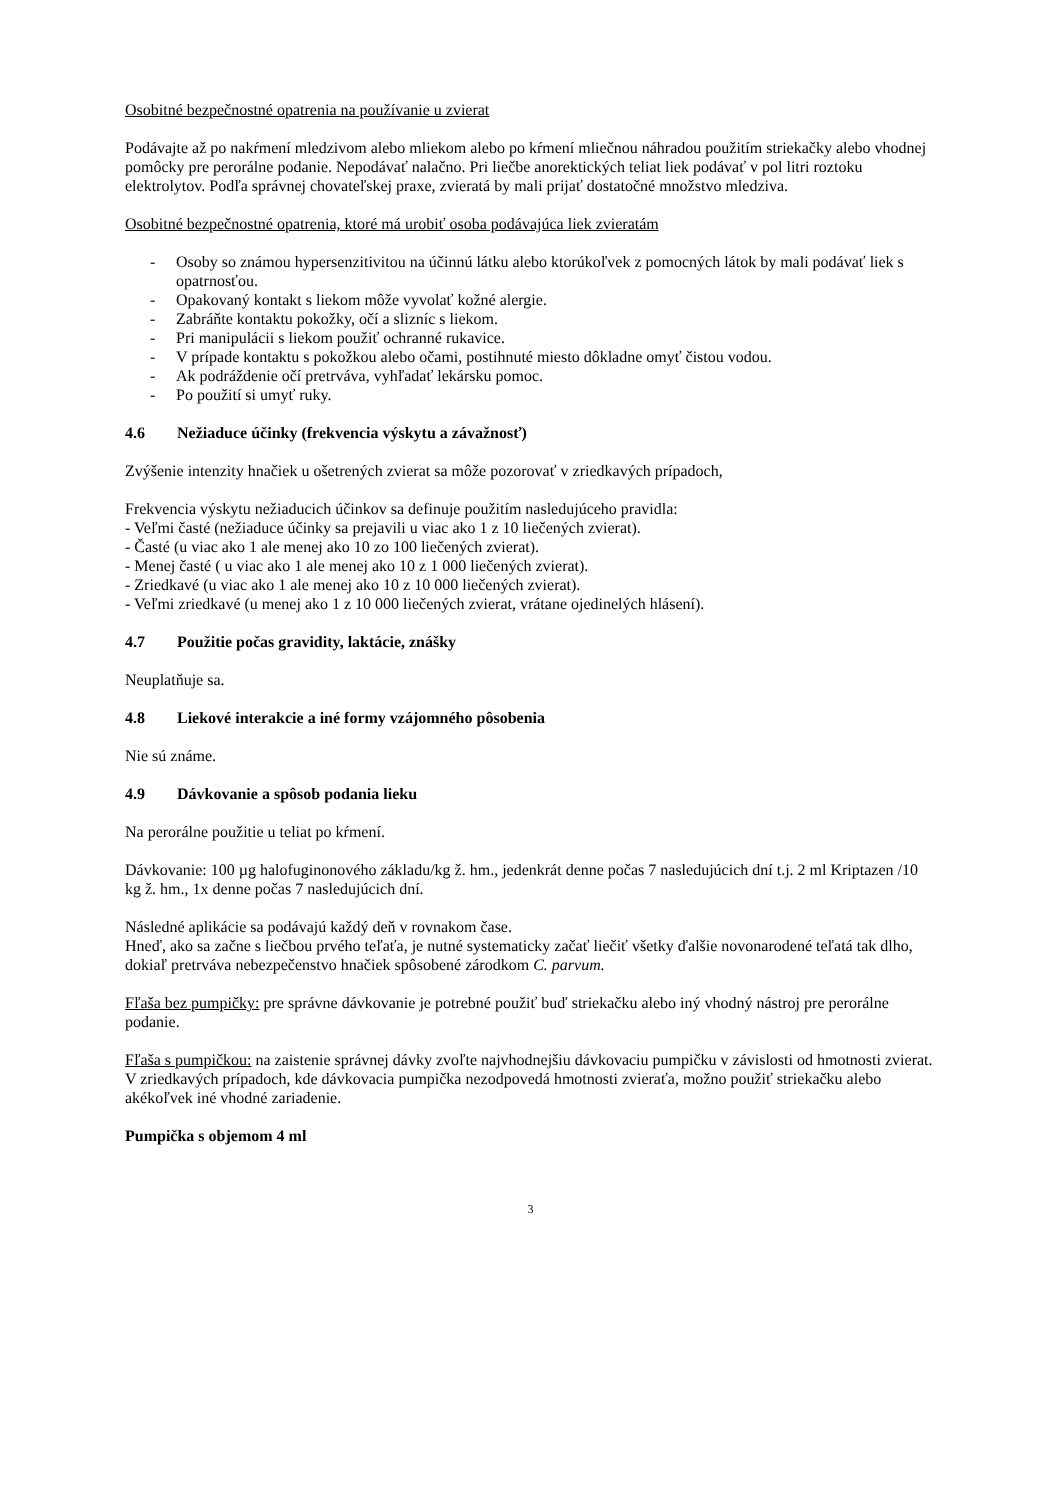Osobitné bezpečnostné opatrenia na používanie u zvierat
Podávajte až po nakŕmení mledzivom alebo mliekom alebo po kŕmení mliečnou náhradou použitím striekačky alebo vhodnej pomôcky pre perorálne podanie. Nepodávať nalačno. Pri liečbe anorektických teliat liek podávať v pol litri roztoku elektrolytov. Podľa správnej chovateľskej praxe, zvieratá by mali prijať dostatočné množstvo mledziva.
Osobitné bezpečnostné opatrenia, ktoré má urobiť osoba podávajúca liek zvieratám
- Osoby so známou hypersenzitivitou na účinnú látku alebo ktorúkoľvek z pomocných látok by mali podávať liek s opatrnosťou.
- Opakovaný kontakt s liekom môže vyvolať kožné alergie.
- Zabráňte kontaktu pokožky, očí a slizníc s liekom.
- Pri manipulácii s liekom použiť ochranné rukavice.
- V prípade kontaktu s pokožkou alebo očami, postihnuté miesto dôkladne omyť čistou vodou.
- Ak podráždenie očí pretrváva, vyhľadať lekársku pomoc.
- Po použití si umyť ruky.
4.6 Nežiaduce účinky (frekvencia výskytu a závažnosť)
Zvýšenie intenzity hnačiek u ošetrených zvierat sa môže pozorovať v zriedkavých prípadoch,
Frekvencia výskytu nežiaducich účinkov sa definuje použitím nasledujúceho pravidla:
- Veľmi časté (nežiaduce účinky sa prejavili u viac ako 1 z 10 liečených zvierat).
- Časté (u viac ako 1 ale menej ako 10 zo 100 liečených zvierat).
- Menej časté ( u viac ako 1 ale menej ako 10 z 1 000 liečených zvierat).
- Zriedkavé (u viac ako 1 ale menej ako 10 z 10 000 liečených zvierat).
- Veľmi zriedkavé (u menej ako 1 z 10 000 liečených zvierat, vrátane ojedinelých hlásení).
4.7 Použitie počas gravidity, laktácie, znášky
Neuplatňuje sa.
4.8 Liekové interakcie a iné formy vzájomného pôsobenia
Nie sú známe.
4.9 Dávkovanie a spôsob podania lieku
Na perorálne použitie u teliat po kŕmení.
Dávkovanie: 100 µg halofuginonového základu/kg ž. hm., jedenkrát denne počas 7 nasledujúcich dní t.j. 2 ml Kriptazen /10 kg ž. hm., 1x denne počas 7 nasledujúcich dní.
Následné aplikácie sa podávajú každý deň v rovnakom čase.
Hneď, ako sa začne s liečbou prvého teľaťa, je nutné systematicky začať liečiť všetky ďalšie novonarodené teľatá tak dlho, dokiaľ pretrváva nebezpečenstvo hnačiek spôsobené zárodkom C. parvum.
Fľaša bez pumpičky: pre správne dávkovanie je potrebné použiť buď striekačku alebo iný vhodný nástroj pre perorálne podanie.
Fľaša s pumpičkou: na zaistenie správnej dávky zvoľte najvhodnejšiu dávkovaciu pumpičku v závislosti od hmotnosti zvierat. V zriedkavých prípadoch, kde dávkovacia pumpička nezodpovedá hmotnosti zvieraťa, možno použiť striekačku alebo akékoľvek iné vhodné zariadenie.
Pumpička s objemom 4 ml
3